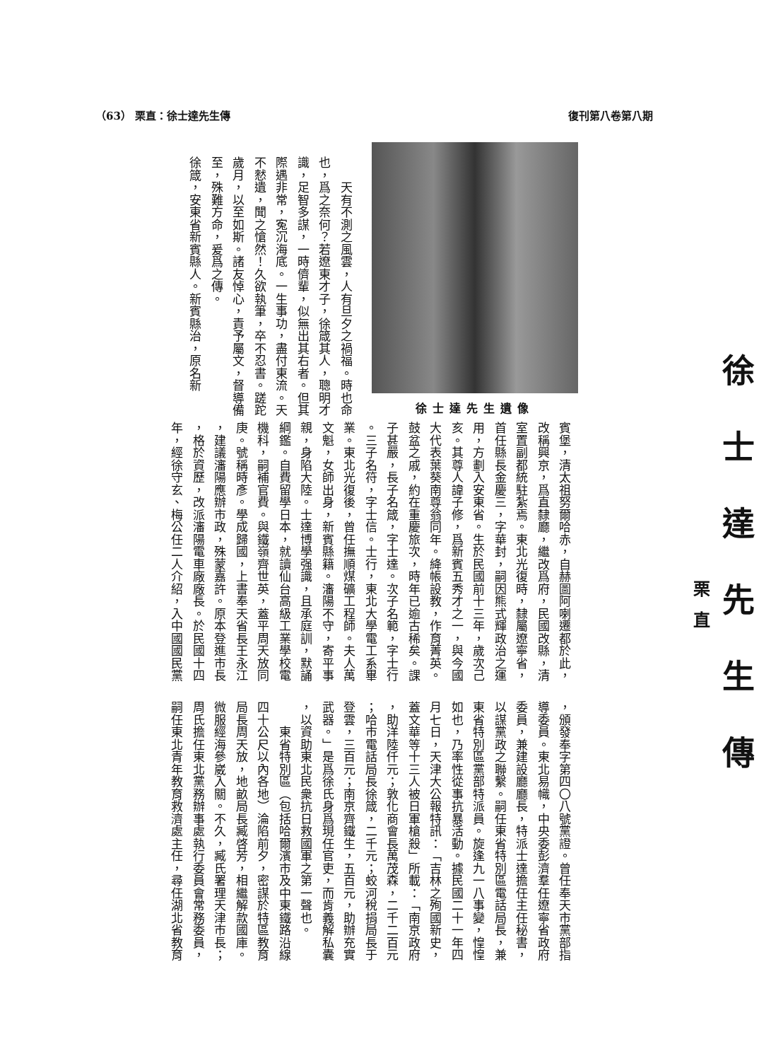（63） 栗直：徐士達先生傳 復刊第八卷第八期
徐士達先生傳
栗直
　　天有不測之風雲，人有旦夕之禍福。時也命
也，爲之奈何？若遼東才子，徐箴其人，聰明才
識，足智多謀，一時儕輩，似無出其右者。但其
際遇非常，寃沉海底。一生事功，盡付東流。天
不憖遺，聞之愴然！久欲執筆，卒不忍書。蹉跎
歲月，以至如斯。諸友悼心，責予屬文，督導備
至，殊難方命，爰爲之傳。
徐箴，安東省新賓縣人。新賓縣治，原名新
徐士達先生遺像
賓堡，清太祖努爾哈赤，自赫圖阿喇遷都於此，
改稱興京，爲直隸廳，繼改爲府，民國改縣，清
室置副都統駐紮焉。東北光復時，隸屬遼寧省，
首任縣長金慶三，字華封，嗣因熊式輝政治之運
用，方劃入安東省。生於民國前十三年，歲次己
亥。其尊人諱子修，爲新賓五秀才之一，與今國
大代表葉葵南尊翁同年。絳帳設教，作育菁英。
鼓盆之戚，約在重慶旅次，時年已逾古稀矣。課
子甚嚴，長子名箴，字士達。次子名範，字士行
。三子名符，字士信。士行，東北大學電工系畢
業。東北光復後，曾任撫順煤礦工程師。夫人萬
文魁，女師出身，新賓縣籍。瀋陽不守，寄平事
親，身陷大陸。士達博學强識，且承庭訓，默誦
綱鑑。自費留學日本，就讀仙台高級工業學校電
機科，嗣補官費。與鐵嶺齊世英，蓋平周天放同
庚。號稱時彥。學成歸國，上書奉天省長王永江
，建議瀋陽應辦市政，殊蒙嘉許。原本登進市長
，格於資歷，改派瀋陽電車廠廠長。於民國十四
年，經徐守玄、梅公任二人介紹，入中國國民黨
，頒發奉字第四〇八號黨證。曾任奉天市黨部指
導委員。東北易幟，中央委彭濟羣任遼寧省政府
委員，兼建設廳廳長，特派士達擔任主任秘書，
以謀黨政之聯繫。嗣任東省特別區電話局長，兼
東省特別區黨部特派員。旋逢九一八事變，惶惶
如也，乃率性從事抗暴活動。據民國二十一年四
月七日，天津大公報特訊：「吉林之殉國新史，
蓋文華等十三人被日軍槍殺」所載：「南京政府
，助洋陸仟元；敦化商會長萬茂森，二千二百元
；哈市電話局長徐箴，二千元；蛟河稅捐局長于
登雲，三百元；南京齊鐵生，五百元，助辦充實
武器。」是爲徐氏身爲現任官吏，而肯義解私囊
，以資助東北民衆抗日救國軍之第一聲也。
　　東省特別區（包括哈爾濱市及中東鐵路沿線
四十公尺以內各地）淪陷前夕，密謀於特區教育
局長周天放，地畝局長臧啓芳，相繼解款國庫。
微服經海參崴入關。不久，臧氏署理天津市長；
周氏擔任東北黨務辦事處執行委員會常務委員，
嗣任東北青年教育救濟處主任，尋任湖北省教育